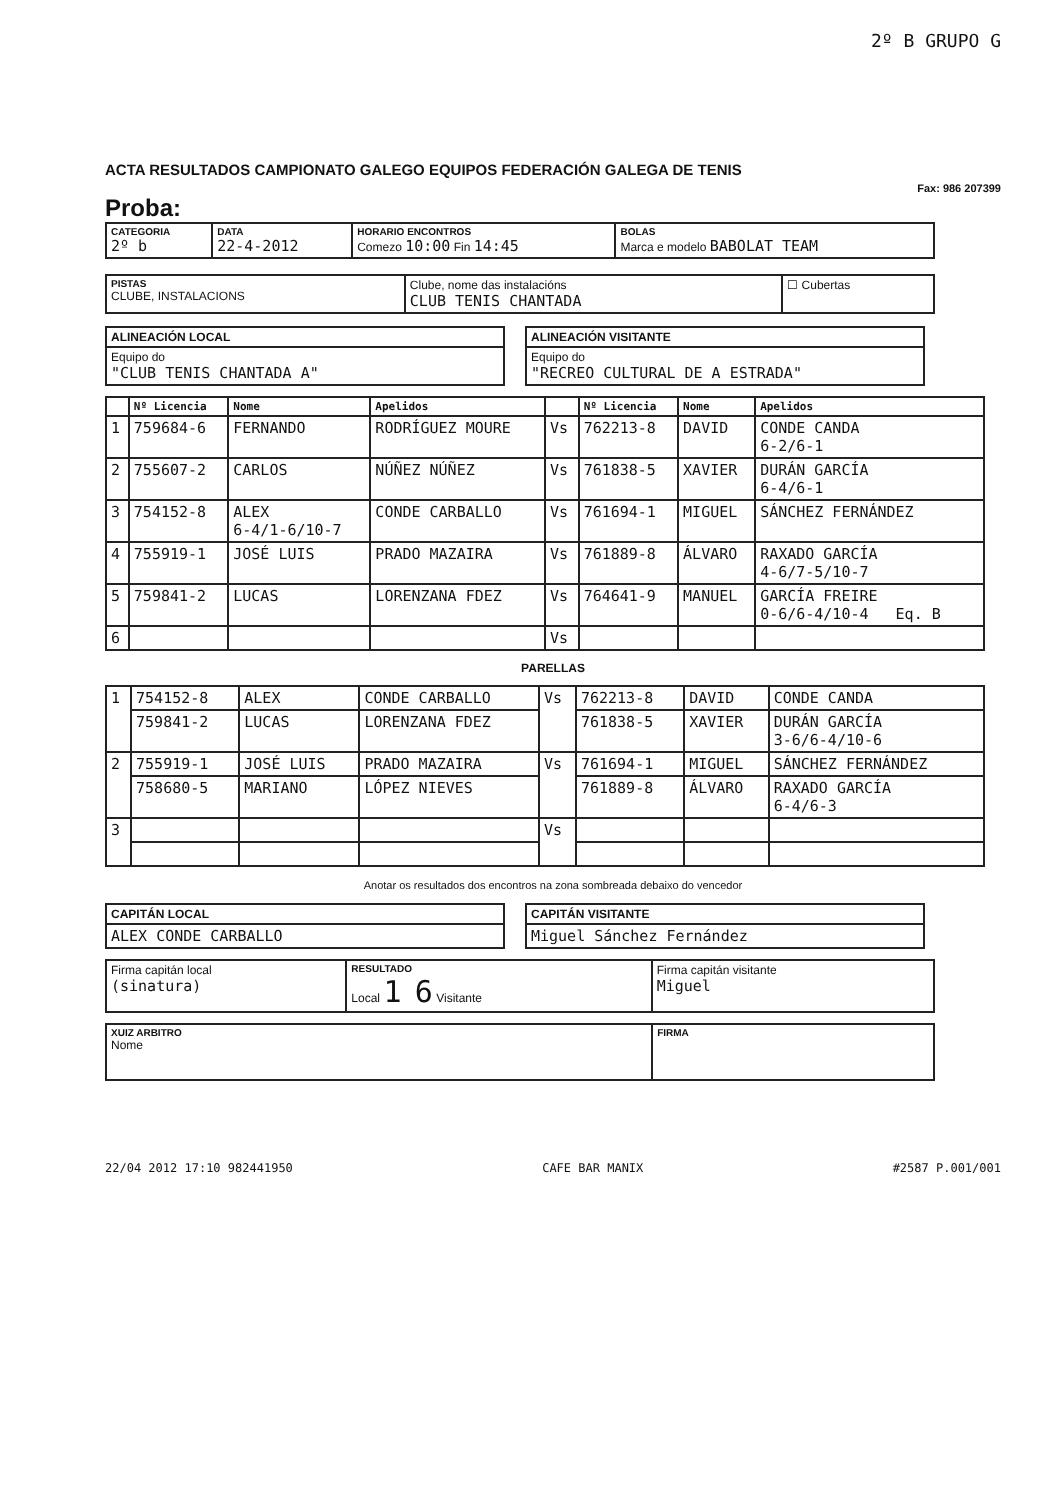2º B GRUPO G
ACTA RESULTADOS CAMPIONATO GALEGO EQUIPOS FEDERACIÓN GALEGA DE TENIS
Fax: 986 207399
Proba:
| CATEGORIA 2º b | DATA 22-4-2012 | HORARIO ENCONTROS Comezo 10:00 Fin 14:45 | BOLAS Marca e modelo BABOLAT TEAM |
| PISTAS CLUBE, INSTALACIONS | Clube, nome das instalacións CLUB TENIS CHANTADA | ☐ Cubertas |
| ALINEACIÓN LOCAL |
| --- |
| Equipo do "CLUB TENIS CHANTADA A" |
| ALINEACIÓN VISITANTE |
| --- |
| Equipo do "RECREO CULTURAL DE A ESTRADA" |
| | Nº Licencia | Nome | Apelidos | | Nº Licencia | Nome | Apelidos |
| --- | --- | --- | --- | --- | --- | --- | --- |
| 1 | 759684-6 | FERNANDO | RODRÍGUEZ MOURE | Vs | 762213-8 | DAVID | CONDE CANDA 6-2/6-1 |
| 2 | 755607-2 | CARLOS | NÚÑEZ NÚÑEZ | Vs | 761838-5 | XAVIER | DURÁN GARCÍA 6-4/6-1 |
| 3 | 754152-8 | ALEX 6-4/1-6/10-7 | CONDE CARBALLO | Vs | 761694-1 | MIGUEL | SÁNCHEZ FERNÁNDEZ |
| 4 | 755919-1 | JOSÉ LUIS | PRADO MAZAIRA | Vs | 761889-8 | ÁLVARO | RAXADO GARCÍA 4-6/7-5/10-7 |
| 5 | 759841-2 | LUCAS | LORENZANA FDEZ | Vs | 764641-9 | MANUEL | GARCÍA FREIRE 0-6/6-4/10-4 Eq. B |
| 6 | | | | Vs | | | |
PARELLAS
| 1 | 754152-8 | ALEX | CONDE CARBALLO | Vs | 762213-8 | DAVID | CONDE CANDA |
| | 759841-2 | LUCAS | LORENZANA FDEZ | | 761838-5 | XAVIER | DURÁN GARCÍA 3-6/6-4/10-6 |
| 2 | 755919-1 | JOSÉ LUIS | PRADO MAZAIRA | Vs | 761694-1 | MIGUEL | SÁNCHEZ FERNÁNDEZ |
| | 758680-5 | MARIANO | LÓPEZ NIEVES | | 761889-8 | ÁLVARO | RAXADO GARCÍA 6-4/6-3 |
| 3 | | | | Vs | | | |
Anotar os resultados dos encontros na zona sombreada debaixo do vencedor
| CAPITÁN LOCAL |
| --- |
| ALEX CONDE CARBALLO |
| CAPITÁN VISITANTE |
| --- |
| Miguel Sánchez Fernández |
| Firma capitán local (sinatura) | RESULTADO Local 1 6 Visitante | Firma capitán visitante Miguel |
| XUIZ ARBITRO Nome | FIRMA |
22/04 2012 17:10 9824419​50 CAFE BAR MANIX #2587 P.001/001